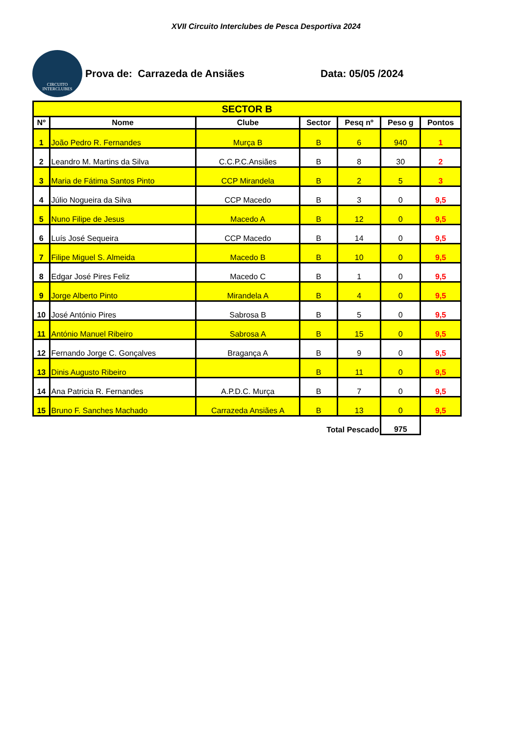XVII Circuito Interclubes de Pesca Desportiva 2024
CIRCUITO
INTERCLUBES
Prova de: Carrazeda de Ansiães Data: 05/05 /2024
| SECTOR B | | | | | | |
| --- | --- | --- | --- | --- | --- | --- |
| Nº | Nome | Clube | Sector | Pesq nº | Peso g | Pontos |
| 1 | João Pedro R. Fernandes | Murça B | B | 6 | 940 | 1 |
| 2 | Leandro M. Martins da Silva | C.C.P.C.Ansiães | B | 8 | 30 | 2 |
| 3 | Maria de Fátima Santos Pinto | CCP Mirandela | B | 2 | 5 | 3 |
| 4 | Júlio Nogueira da Silva | CCP Macedo | B | 3 | 0 | 9,5 |
| 5 | Nuno Filipe de Jesus | Macedo A | B | 12 | 0 | 9,5 |
| 6 | Luís José Sequeira | CCP Macedo | B | 14 | 0 | 9,5 |
| 7 | Filipe Miguel S. Almeida | Macedo B | B | 10 | 0 | 9,5 |
| 8 | Edgar José Pires Feliz | Macedo C | B | 1 | 0 | 9,5 |
| 9 | Jorge Alberto Pinto | Mirandela A | B | 4 | 0 | 9,5 |
| 10 | José António Pires | Sabrosa B | B | 5 | 0 | 9,5 |
| 11 | António Manuel Ribeiro | Sabrosa A | B | 15 | 0 | 9,5 |
| 12 | Fernando Jorge C. Gonçalves | Bragança A | B | 9 | 0 | 9,5 |
| 13 | Dinis Augusto Ribeiro | | B | 11 | 0 | 9,5 |
| 14 | Ana Patricia R. Fernandes | A.P.D.C. Murça | B | 7 | 0 | 9,5 |
| 15 | Bruno F. Sanches Machado | Carrazeda Ansiães A | B | 13 | 0 | 9,5 |
| Total Pescado | | | | | 975 | |